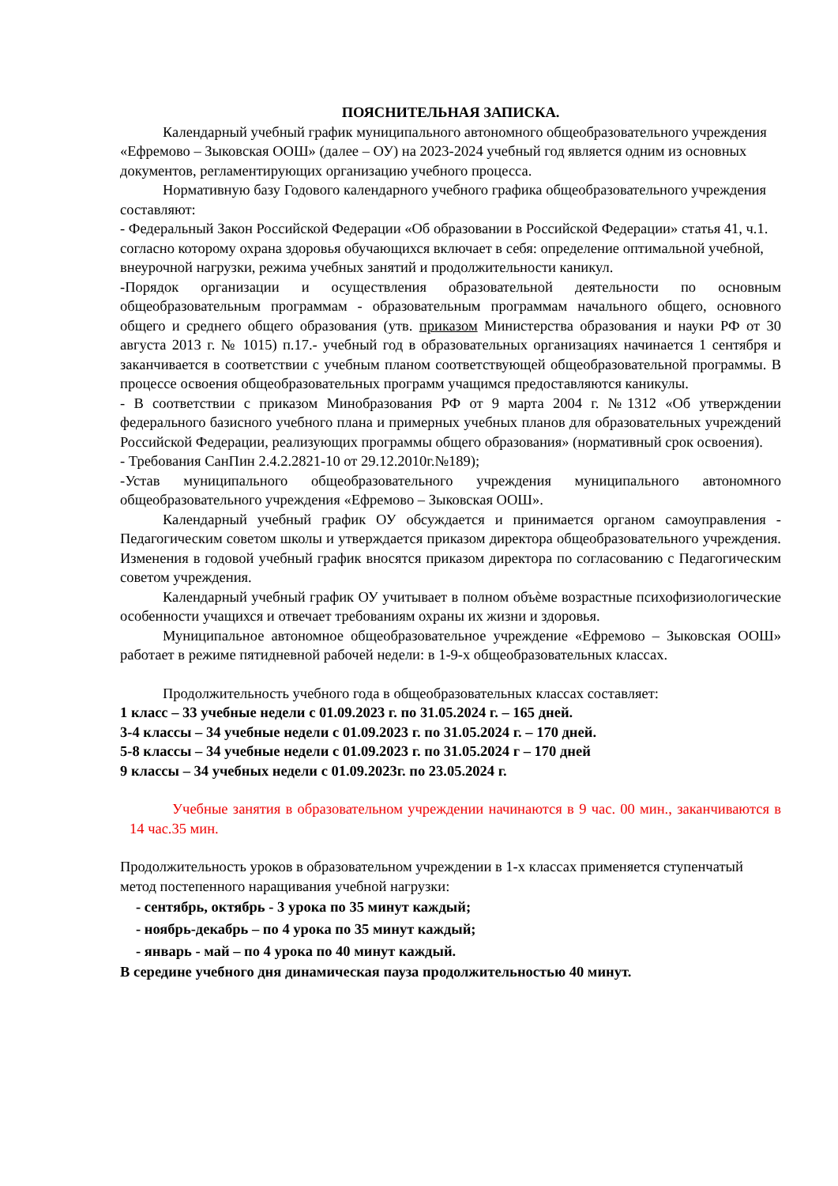ПОЯСНИТЕЛЬНАЯ ЗАПИСКА.
Календарный учебный график муниципального автономного общеобразовательного учреждения «Ефремово – Зыковская ООШ» (далее – ОУ) на 2023-2024 учебный год является одним из основных документов, регламентирующих организацию учебного процесса.
Нормативную базу Годового календарного учебного графика общеобразовательного учреждения составляют:
- Федеральный Закон Российской Федерации «Об образовании в Российской Федерации» статья 41, ч.1. согласно которому охрана здоровья обучающихся включает в себя: определение оптимальной учебной, внеурочной нагрузки, режима учебных занятий и продолжительности каникул.
-Порядок организации и осуществления образовательной деятельности по основным общеобразовательным программам - образовательным программам начального общего, основного общего и среднего общего образования (утв. приказом Министерства образования и науки РФ от 30 августа 2013 г. № 1015) п.17.- учебный год в образовательных организациях начинается 1 сентября и заканчивается в соответствии с учебным планом соответствующей общеобразовательной программы. В процессе освоения общеобразовательных программ учащимся предоставляются каникулы.
- В соответствии с приказом Минобразования РФ от 9 марта 2004 г. №1312 «Об утверждении федерального базисного учебного плана и примерных учебных планов для образовательных учреждений Российской Федерации, реализующих программы общего образования» (нормативный срок освоения).
- Требования СанПин 2.4.2.2821-10 от 29.12.2010г.№189);
-Устав муниципального общеобразовательного учреждения муниципального автономного общеобразовательного учреждения «Ефремово – Зыковская ООШ».
Календарный учебный график ОУ обсуждается и принимается органом самоуправления - Педагогическим советом школы и утверждается приказом директора общеобразовательного учреждения. Изменения в годовой учебный график вносятся приказом директора по согласованию с Педагогическим советом учреждения.
Календарный учебный график ОУ учитывает в полном объѐме возрастные психофизиологические особенности учащихся и отвечает требованиям охраны их жизни и здоровья.
Муниципальное автономное общеобразовательное учреждение «Ефремово – Зыковская ООШ» работает в режиме пятидневной рабочей недели: в 1-9-х общеобразовательных классах.
Продолжительность учебного года в общеобразовательных классах составляет:
1 класс – 33 учебные недели с 01.09.2023 г. по 31.05.2024 г. – 165 дней.
3-4 классы – 34 учебные недели с 01.09.2023 г. по 31.05.2024 г. – 170 дней.
5-8 классы – 34 учебные недели с 01.09.2023 г. по 31.05.2024 г – 170 дней
9 классы – 34 учебных недели с 01.09.2023г. по 23.05.2024 г.
Учебные занятия в образовательном учреждении начинаются в 9 час. 00 мин., заканчиваются в 14 час.35 мин.
Продолжительность уроков в образовательном учреждении в 1-х классах применяется ступенчатый метод постепенного наращивания учебной нагрузки:
- сентябрь, октябрь - 3 урока по 35 минут каждый;
- ноябрь-декабрь – по 4 урока по 35 минут каждый;
- январь - май – по 4 урока по 40 минут каждый.
В середине учебного дня динамическая пауза продолжительностью 40 минут.